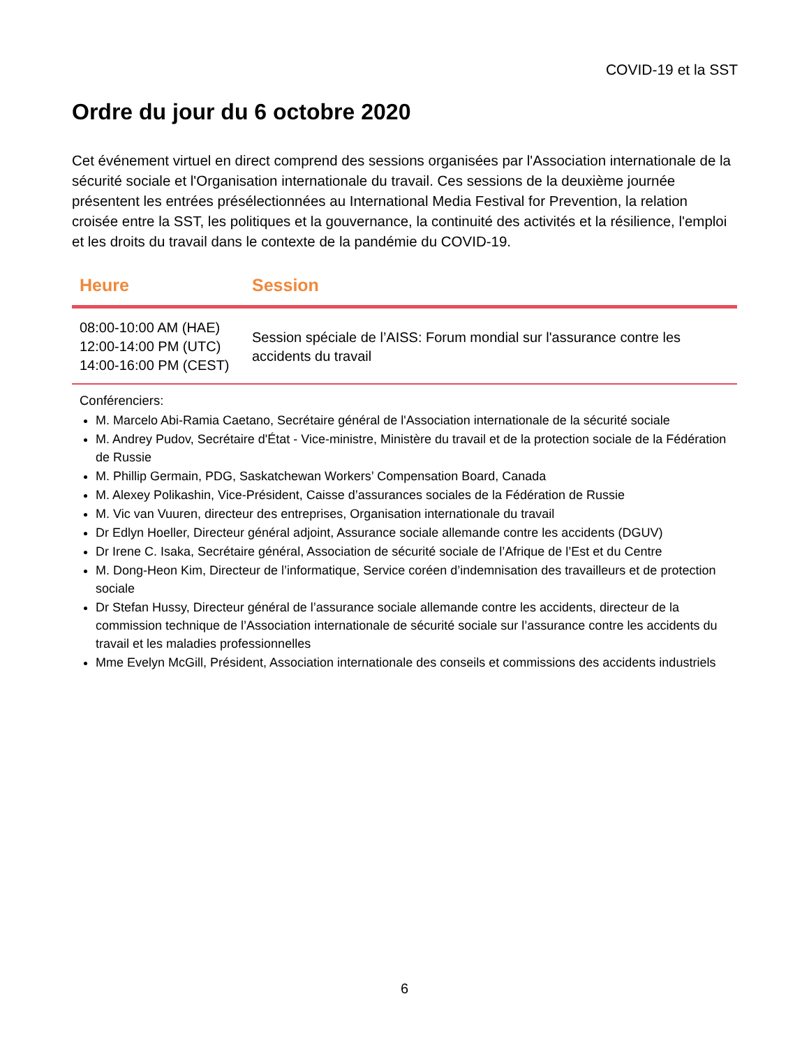COVID-19 et la SST
Ordre du jour du 6 octobre 2020
Cet événement virtuel en direct comprend des sessions organisées par l'Association internationale de la sécurité sociale et l'Organisation internationale du travail. Ces sessions de la deuxième journée présentent les entrées présélectionnées au International Media Festival for Prevention, la relation croisée entre la SST, les politiques et la gouvernance, la continuité des activités et la résilience, l'emploi et les droits du travail dans le contexte de la pandémie du COVID-19.
| Heure | Session |
| --- | --- |
| 08:00-10:00 AM (HAE) 12:00-14:00 PM (UTC) 14:00-16:00 PM (CEST) | Session spéciale de l’AISS: Forum mondial sur l'assurance contre les accidents du travail |
Conférenciers:
M. Marcelo Abi-Ramia Caetano, Secrétaire général de l'Association internationale de la sécurité sociale
M. Andrey Pudov, Secrétaire d'État - Vice-ministre, Ministère du travail et de la protection sociale de la Fédération de Russie
M. Phillip Germain, PDG, Saskatchewan Workers’ Compensation Board, Canada
M. Alexey Polikashin, Vice-Président, Caisse d’assurances sociales de la Fédération de Russie
M. Vic van Vuuren, directeur des entreprises, Organisation internationale du travail
Dr Edlyn Hoeller, Directeur général adjoint, Assurance sociale allemande contre les accidents (DGUV)
Dr Irene C. Isaka, Secrétaire général, Association de sécurité sociale de l’Afrique de l’Est et du Centre
M. Dong-Heon Kim, Directeur de l’informatique, Service coréen d’indemnisation des travailleurs et de protection sociale
Dr Stefan Hussy, Directeur général de l’assurance sociale allemande contre les accidents, directeur de la commission technique de l’Association internationale de sécurité sociale sur l’assurance contre les accidents du travail et les maladies professionnelles
Mme Evelyn McGill, Président, Association internationale des conseils et commissions des accidents industriels
6